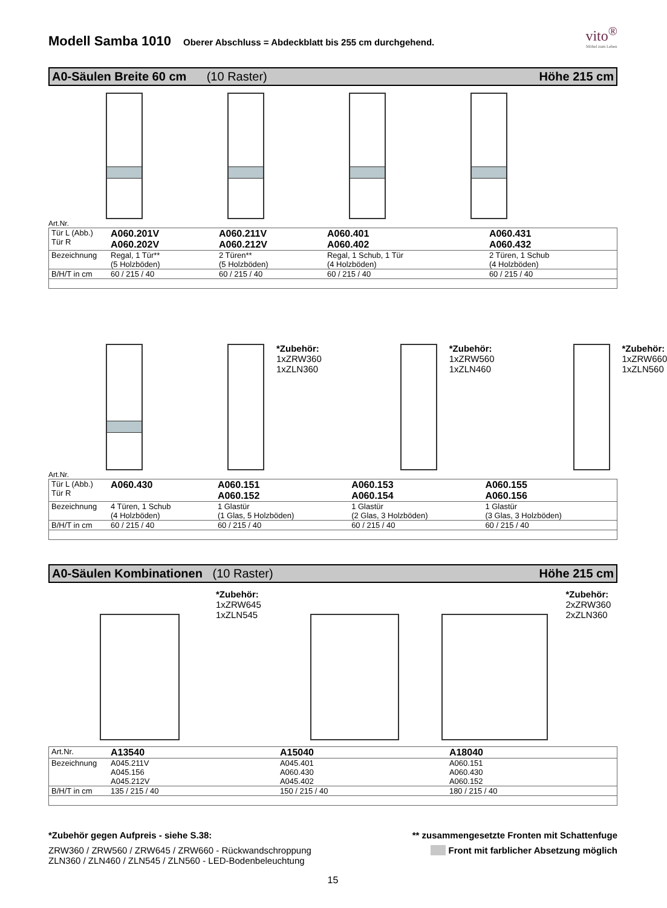Modell Samba 1010
Oberer Abschluss = Abdeckblatt bis 255 cm durchgehend.
vito<sup>®</sup>
Möbel zum Leben
A0-Säulen Breite 60 cm (10 Raster) Höhe 215 cm
Art.Nr.
| Tür L (Abb.) Tür R | A060.201V A060.202V | A060.211V A060.212V | A060.401 A060.402 | A060.431 A060.432 |
| Bezeichnung | Regal, 1 Tür** (5 Holzböden) | 2 Türen** (5 Holzböden) | Regal, 1 Schub, 1 Tür (4 Holzböden) | 2 Türen, 1 Schub (4 Holzböden) |
| B/H/T in cm | 60 / 215 / 40 | 60 / 215 / 40 | 60 / 215 / 40 | 60 / 215 / 40 |
*Zubehör:
1xZRW360
1xZLN360
*Zubehör:
1xZRW560
1xZLN460
*Zubehör:
1xZRW660
1xZLN560
Art.Nr.
| Tür L (Abb.) Tür R | A060.430 | A060.151 A060.152 | A060.153 A060.154 | A060.155 A060.156 |
| Bezeichnung | 4 Türen, 1 Schub (4 Holzböden) | 1 Glastür (1 Glas, 5 Holzböden) | 1 Glastür (2 Glas, 3 Holzböden) | 1 Glastür (3 Glas, 3 Holzböden) |
| B/H/T in cm | 60 / 215 / 40 | 60 / 215 / 40 | 60 / 215 / 40 | 60 / 215 / 40 |
A0-Säulen Kombinationen (10 Raster) Höhe 215 cm
*Zubehör:
1xZRW645
1xZLN545
*Zubehör:
2xZRW360
2xZLN360
| Art.Nr. | A13540 | A15040 | A18040 |
| Bezeichnung | A045.211V A045.156 A045.212V | A045.401 A060.430 A045.402 | A060.151 A060.430 A060.152 |
| B/H/T in cm | 135 / 215 / 40 | 150 / 215 / 40 | 180 / 215 / 40 |
*Zubehör gegen Aufpreis - siehe S.38: ** zusammengesetzte Fronten mit Schattenfuge
ZRW360 / ZRW560 / ZRW645 / ZRW660 - Rückwandschroppung
ZLN360 / ZLN460 / ZLN545 / ZLN560 - LED-Bodenbeleuchtung Front mit farblicher Absetzung möglich
15